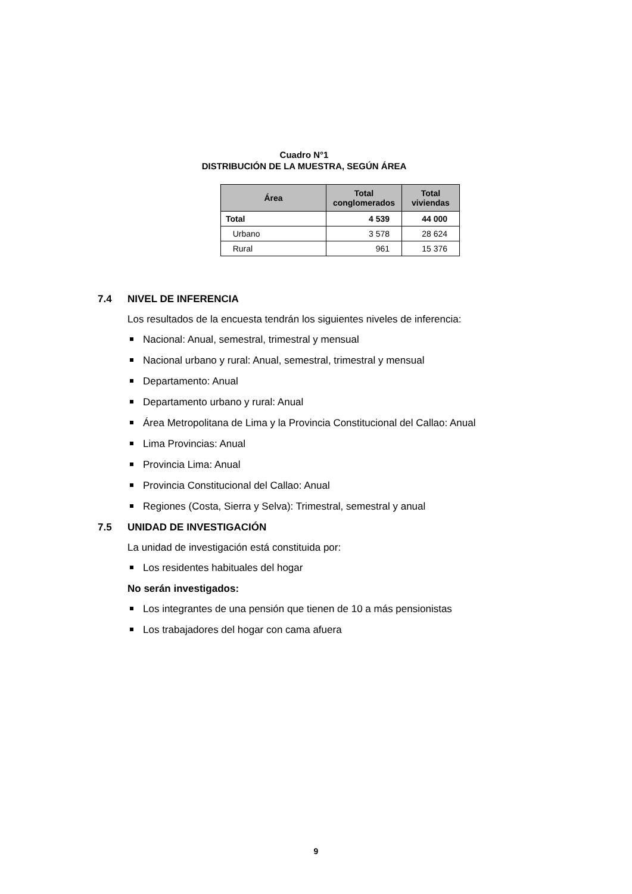Cuadro N°1
DISTRIBUCIÓN DE LA MUESTRA, SEGÚN ÁREA
| Área | Total conglomerados | Total viviendas |
| --- | --- | --- |
| Total | 4 539 | 44 000 |
| Urbano | 3 578 | 28 624 |
| Rural | 961 | 15 376 |
7.4 NIVEL DE INFERENCIA
Los resultados de la encuesta tendrán los siguientes niveles de inferencia:
Nacional: Anual, semestral, trimestral y mensual
Nacional urbano y rural: Anual, semestral, trimestral y mensual
Departamento: Anual
Departamento urbano y rural: Anual
Área Metropolitana de Lima y la Provincia Constitucional del Callao: Anual
Lima Provincias: Anual
Provincia Lima: Anual
Provincia Constitucional del Callao: Anual
Regiones (Costa, Sierra y Selva): Trimestral, semestral y anual
7.5 UNIDAD DE INVESTIGACIÓN
La unidad de investigación está constituida por:
Los residentes habituales del hogar
No serán investigados:
Los integrantes de una pensión que tienen de 10 a más pensionistas
Los trabajadores del hogar con cama afuera
9